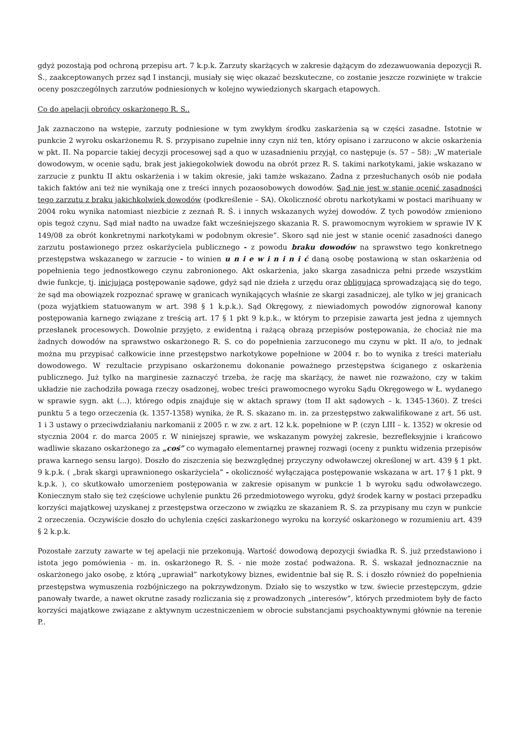gdyż pozostają pod ochroną przepisu art. 7 k.p.k. Zarzuty skarżących w zakresie dążącym do zdezawuowania depozycji R. Ś., zaakceptowanych przez sąd I instancji, musiały się więc okazać bezskuteczne, co zostanie jeszcze rozwinięte w trakcie oceny poszczególnych zarzutów podniesionych w kolejno wywiedzionych skargach etapowych.
Co do apelacji obrońcy oskarżonego R. S..
Jak zaznaczono na wstępie, zarzuty podniesione w tym zwykłym środku zaskarżenia są w części zasadne. Istotnie w punkcie 2 wyroku oskarżonemu R. S. przypisano zupełnie inny czyn niż ten, który opisano i zarzucono w akcie oskarżenia w pkt. II. Na poparcie takiej decyzji procesowej sąd a quo w uzasadnieniu przyjął, co następuje (s. 57 – 58): „W materiale dowodowym, w ocenie sądu, brak jest jakiegokolwiek dowodu na obrót przez R. S. takimi narkotykami, jakie wskazano w zarzucie z punktu II aktu oskarżenia i w takim okresie, jaki tamże wskazano. Żadna z przesłuchanych osób nie podała takich faktów ani też nie wynikają one z treści innych pozaosobowych dowodów. Sąd nie jest w stanie ocenić zasadności tego zarzutu z braku jakichkolwiek dowodów (podkreślenie – SA). Okoliczność obrotu narkotykami w postaci marihuany w 2004 roku wynika natomiast niezbicie z zeznań R. Ś. i innych wskazanych wyżej dowodów. Z tych powodów zmieniono opis tegoż czynu. Sąd miał nadto na uwadze fakt wcześniejszego skazania R. S. prawomocnym wyrokiem w sprawie IV K 149/08 za obrót konkretnymi narkotykami w podobnym okresie”. Skoro sąd nie jest w stanie ocenić zasadności danego zarzutu postawionego przez oskarżyciela publicznego - z powodu braku dowodów na sprawstwo tego konkretnego przestępstwa wskazanego w zarzucie - to winien u n i e w i n i n i ć daną osobę postawioną w stan oskarżenia od popełnienia tego jednostkowego czynu zabronionego. Akt oskarżenia, jako skarga zasadnicza pełni przede wszystkim dwie funkcje, tj. inicjującą postępowanie sądowe, gdyż sąd nie dzieła z urzędu oraz obligującą sprowadzającą się do tego, że sąd ma obowiązek rozpoznać sprawę w granicach wynikających właśnie ze skargi zasadniczej, ale tylko w jej granicach (poza wyjątkiem statuowanym w art. 398 § 1 k.p.k.). Sąd Okręgowy, z niewiadomych powodów zignorował kanony postępowania karnego związane z treścią art. 17 § 1 pkt 9 k.p.k., w którym to przepisie zawarta jest jedna z ujemnych przesłanek procesowych. Dowolnie przyjęto, z ewidentną i rażącą obrazą przepisów postępowania, że chociaż nie ma żadnych dowodów na sprawstwo oskarżonego R. S. co do popełnienia zarzuconego mu czynu w pkt. II a/o, to jednak można mu przypisać całkowicie inne przestępstwo narkotykowe popełnione w 2004 r. bo to wynika z treści materiału dowodowego. W rezultacie przypisano oskarżonemu dokonanie poważnego przestępstwa ściganego z oskarżenia publicznego. Już tylko na marginesie zaznaczyć trzeba, że rację ma skarżący, że nawet nie rozważono, czy w takim układzie nie zachodziła powaga rzeczy osadzonej, wobec treści prawomocnego wyroku Sądu Okręgowego w Ł. wydanego w sprawie sygn. akt (...), którego odpis znajduje się w aktach sprawy (tom II akt sądowych – k. 1345-1360). Z treści punktu 5 a tego orzeczenia (k. 1357-1358) wynika, że R. S. skazano m. in. za przestępstwo zakwalifikowane z art. 56 ust. 1 i 3 ustawy o przeciwdziałaniu narkomanii z 2005 r. w zw. z art. 12 k.k. popełnione w P. (czyn LIII – k. 1352) w okresie od stycznia 2004 r. do marca 2005 r. W niniejszej sprawie, we wskazanym powyżej zakresie, bezrefleksyjnie i krańcowo wadliwie skazano oskarżonego za „coś” co wymagało elementarnej prawnej rozwagi (oceny z punktu widzenia przepisów prawa karnego sensu largo). Doszło do ziszczenia się bezwzględnej przyczyny odwoławczej określonej w art. 439 § 1 pkt. 9 k.p.k. ( „brak skargi uprawnionego oskarżyciela” - okoliczność wyłączająca postępowanie wskazana w art. 17 § 1 pkt. 9 k.p.k. ), co skutkowało umorzeniem postępowania w zakresie opisanym w punkcie 1 b wyroku sądu odwoławczego. Koniecznym stało się też częściowe uchylenie punktu 26 przedmiotowego wyroku, gdyż środek karny w postaci przepadku korzyści majątkowej uzyskanej z przestępstwa orzeczono w związku ze skazaniem R. S. za przypisany mu czyn w punkcie 2 orzeczenia. Oczywiście doszło do uchylenia części zaskarżonego wyroku na korzyść oskarżonego w rozumieniu art. 439 § 2 k.p.k.
Pozostałe zarzuty zawarte w tej apelacji nie przekonują. Wartość dowodową depozycji świadka R. Ś. już przedstawiono i istota jego pomówienia - m. in. oskarżonego R. S. - nie może zostać podważona. R. Ś. wskazał jednoznacznie na oskarżonego jako osobę, z którą „uprawiał” narkotykowy biznes, ewidentnie bał się R. S. i doszło również do popełnienia przestępstwa wymuszenia rozbójniczego na pokrzywdzonym. Działo się to wszystko w tzw. świecie przestępczym, gdzie panowały twarde, a nawet okrutne zasady rozliczania się z prowadzonych „interesów”, których przedmiotem były de facto korzyści majątkowe związane z aktywnym uczestniczeniem w obrocie substancjami psychoaktywnymi głównie na terenie P..